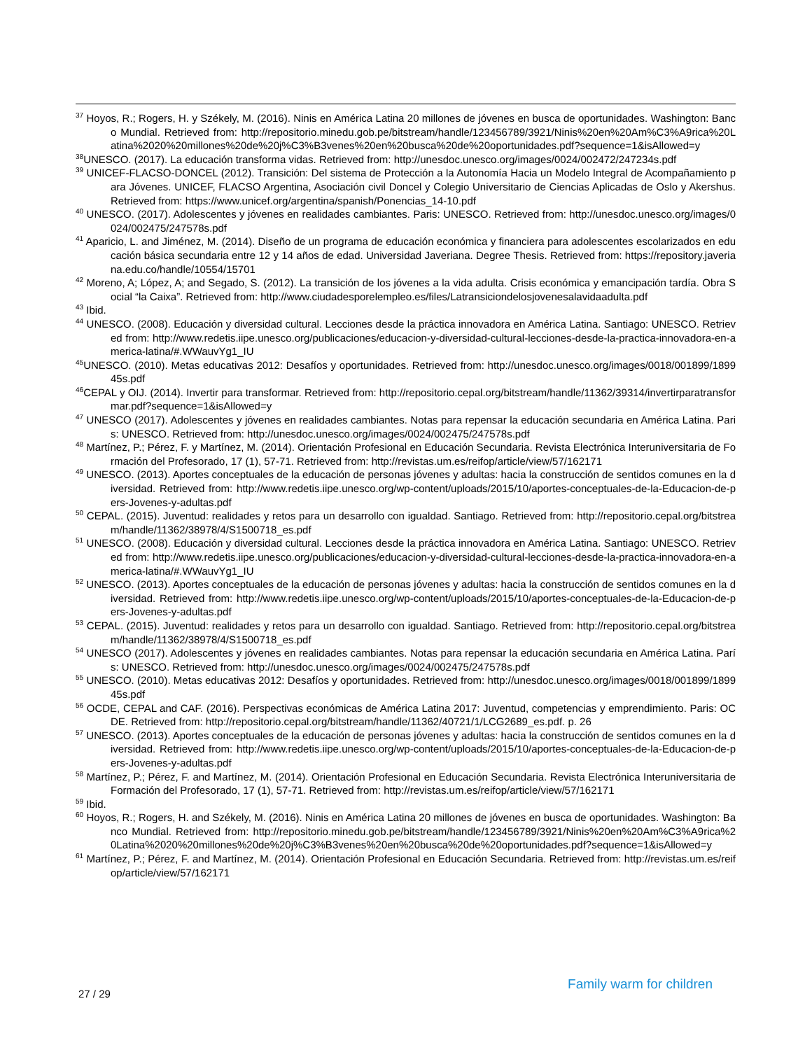<sup>37</sup> Hoyos, R.; Rogers, H. y Székely, M. (2016). Ninis en América Latina 20 millones de jóvenes en busca de oportunidades. Washington: Banco Mundial. Retrieved from: http://repositorio.minedu.gob.pe/bitstream/handle/123456789/3921/Ninis%20en%20Am%C3%A9rica%20Latina%2020%20millones%20de%20j%C3%B3venes%20en%20busca%20de%20oportunidades.pdf?sequence=1&isAllowed=y
<sup>38</sup> UNESCO. (2017). La educación transforma vidas. Retrieved from: http://unesdoc.unesco.org/images/0024/002472/247234s.pdf
<sup>39</sup> UNICEF-FLACSO-DONCEL (2012). Transición: Del sistema de Protección a la Autonomía Hacia un Modelo Integral de Acompañamiento para Jóvenes. UNICEF, FLACSO Argentina, Asociación civil Doncel y Colegio Universitario de Ciencias Aplicadas de Oslo y Akershus. Retrieved from: https://www.unicef.org/argentina/spanish/Ponencias_14-10.pdf
<sup>40</sup> UNESCO. (2017). Adolescentes y jóvenes en realidades cambiantes. Paris: UNESCO. Retrieved from: http://unesdoc.unesco.org/images/0024/002475/247578s.pdf
<sup>41</sup> Aparicio, L. and Jiménez, M. (2014). Diseño de un programa de educación económica y financiera para adolescentes escolarizados en educación básica secundaria entre 12 y 14 años de edad. Universidad Javeriana. Degree Thesis. Retrieved from: https://repository.javeriana.edu.co/handle/10554/15701
<sup>42</sup> Moreno, A; López, A; and Segado, S. (2012). La transición de los jóvenes a la vida adulta. Crisis económica y emancipación tardía. Obra Social “la Caixa”. Retrieved from: http://www.ciudadesporelempleo.es/files/Latransiciondelosjovenesalavidaadulta.pdf
<sup>43</sup> Ibid.
<sup>44</sup> UNESCO. (2008). Educación y diversidad cultural. Lecciones desde la práctica innovadora en América Latina. Santiago: UNESCO. Retrieved from: http://www.redetis.iipe.unesco.org/publicaciones/educacion-y-diversidad-cultural-lecciones-desde-la-practica-innovadora-en-america-latina/#.WWauvYg1_IU
<sup>45</sup> UNESCO. (2010). Metas educativas 2012: Desafíos y oportunidades. Retrieved from: http://unesdoc.unesco.org/images/0018/001899/189945s.pdf
<sup>46</sup>CEPAL y OIJ. (2014). Invertir para transformar. Retrieved from: http://repositorio.cepal.org/bitstream/handle/11362/39314/invertirparatransformar.pdf?sequence=1&isAllowed=y
<sup>47</sup> UNESCO (2017). Adolescentes y jóvenes en realidades cambiantes. Notas para repensar la educación secundaria en América Latina. Paris: UNESCO. Retrieved from: http://unesdoc.unesco.org/images/0024/002475/247578s.pdf
<sup>48</sup> Martínez, P.; Pérez, F. y Martínez, M. (2014). Orientación Profesional en Educación Secundaria. Revista Electrónica Interuniversitaria de Formación del Profesorado, 17 (1), 57-71. Retrieved from: http://revistas.um.es/reifop/article/view/57/162171
<sup>49</sup> UNESCO. (2013). Aportes conceptuales de la educación de personas jóvenes y adultas: hacia la construcción de sentidos comunes en la diversidad. Retrieved from: http://www.redetis.iipe.unesco.org/wp-content/uploads/2015/10/aportes-conceptuales-de-la-Educacion-de-pers-Jovenes-y-adultas.pdf
<sup>50</sup> CEPAL. (2015). Juventud: realidades y retos para un desarrollo con igualdad. Santiago. Retrieved from: http://repositorio.cepal.org/bitstream/handle/11362/38978/4/S1500718_es.pdf
<sup>51</sup> UNESCO. (2008). Educación y diversidad cultural. Lecciones desde la práctica innovadora en América Latina. Santiago: UNESCO. Retrieved from: http://www.redetis.iipe.unesco.org/publicaciones/educacion-y-diversidad-cultural-lecciones-desde-la-practica-innovadora-en-america-latina/#.WWauvYg1_IU
<sup>52</sup> UNESCO. (2013). Aportes conceptuales de la educación de personas jóvenes y adultas: hacia la construcción de sentidos comunes en la diversidad. Retrieved from: http://www.redetis.iipe.unesco.org/wp-content/uploads/2015/10/aportes-conceptuales-de-la-Educacion-de-pers-Jovenes-y-adultas.pdf
<sup>53</sup> CEPAL. (2015). Juventud: realidades y retos para un desarrollo con igualdad. Santiago. Retrieved from: http://repositorio.cepal.org/bitstream/handle/11362/38978/4/S1500718_es.pdf
<sup>54</sup> UNESCO (2017). Adolescentes y jóvenes en realidades cambiantes. Notas para repensar la educación secundaria en América Latina. París: UNESCO. Retrieved from: http://unesdoc.unesco.org/images/0024/002475/247578s.pdf
<sup>55</sup> UNESCO. (2010). Metas educativas 2012: Desafíos y oportunidades. Retrieved from: http://unesdoc.unesco.org/images/0018/001899/189945s.pdf
<sup>56</sup> OCDE, CEPAL and CAF. (2016). Perspectivas económicas de América Latina 2017: Juventud, competencias y emprendimiento. Paris: OCDE. Retrieved from: http://repositorio.cepal.org/bitstream/handle/11362/40721/1/LCG2689_es.pdf. p. 26
<sup>57</sup> UNESCO. (2013). Aportes conceptuales de la educación de personas jóvenes y adultas: hacia la construcción de sentidos comunes en la diversidad. Retrieved from: http://www.redetis.iipe.unesco.org/wp-content/uploads/2015/10/aportes-conceptuales-de-la-Educacion-de-pers-Jovenes-y-adultas.pdf
<sup>58</sup> Martínez, P.; Pérez, F. and Martínez, M. (2014). Orientación Profesional en Educación Secundaria. Revista Electrónica Interuniversitaria de Formación del Profesorado, 17 (1), 57-71. Retrieved from: http://revistas.um.es/reifop/article/view/57/162171
<sup>59</sup> Ibid.
<sup>60</sup> Hoyos, R.; Rogers, H. and Székely, M. (2016). Ninis en América Latina 20 millones de jóvenes en busca de oportunidades. Washington: Banco Mundial. Retrieved from: http://repositorio.minedu.gob.pe/bitstream/handle/123456789/3921/Ninis%20en%20Am%C3%A9rica%20Latina%2020%20millones%20de%20j%C3%B3venes%20en%20busca%20de%20oportunidades.pdf?sequence=1&isAllowed=y
<sup>61</sup> Martínez, P.; Pérez, F. and Martínez, M. (2014). Orientación Profesional en Educación Secundaria. Retrieved from: http://revistas.um.es/reifop/article/view/57/162171
27 / 29 Family warm for children